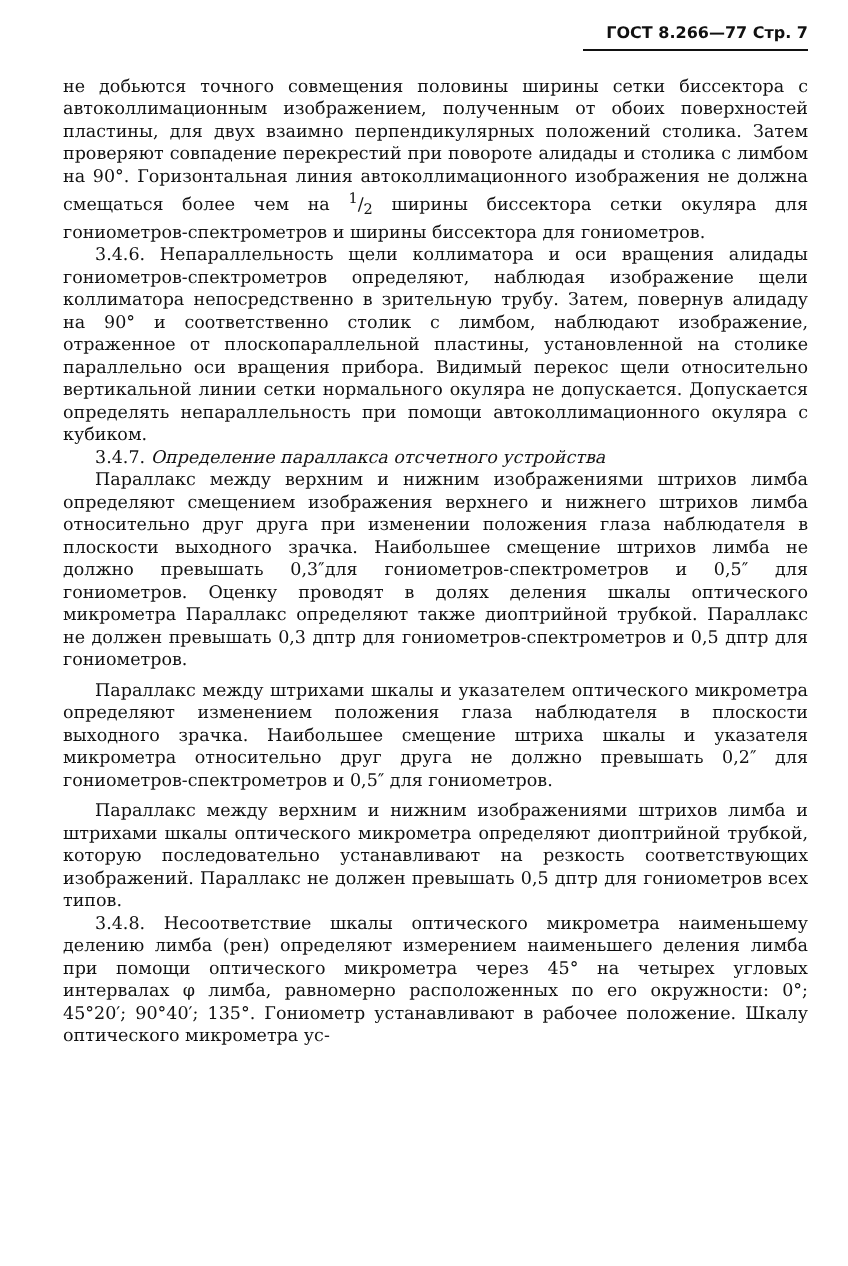ГОСТ 8.266—77 Стр. 7
не добьются точного совмещения половины ширины сетки биссектора с автоколлимационным изображением, полученным от обоих поверхностей пластины, для двух взаимно перпендикулярных положений столика. Затем проверяют совпадение перекрестий при повороте алидады и столика с лимбом на 90°. Горизонтальная линия автоколлимационного изображения не должна смещаться более чем на 1/2 ширины биссектора сетки окуляра для гониометров-спектрометров и ширины биссектора для гониометров.
3.4.6. Непараллельность щели коллиматора и оси вращения алидады гониометров-спектрометров определяют, наблюдая изображение щели коллиматора непосредственно в зрительную трубу. Затем, повернув алидаду на 90° и соответственно столик с лимбом, наблюдают изображение, отраженное от плоскопараллельной пластины, установленной на столике параллельно оси вращения прибора. Видимый перекос щели относительно вертикальной линии сетки нормального окуляра не допускается. Допускается определять непараллельность при помощи автоколлимационного окуляра с кубиком.
3.4.7. Определение параллакса отсчетного устройства
Параллакс между верхним и нижним изображениями штрихов лимба определяют смещением изображения верхнего и нижнего штрихов лимба относительно друг друга при изменении положения глаза наблюдателя в плоскости выходного зрачка. Наибольшее смещение штрихов лимба не должно превышать 0,3″для гониометров-спектрометров и 0,5″ для гониометров. Оценку проводят в долях деления шкалы оптического микрометра Параллакс определяют также диоптрийной трубкой. Параллакс не должен превышать 0,3 дптр для гониометров-спектрометров и 0,5 дптр для гониометров.
Параллакс между штрихами шкалы и указателем оптического микрометра определяют изменением положения глаза наблюдателя в плоскости выходного зрачка. Наибольшее смещение штриха шкалы и указателя микрометра относительно друг друга не должно превышать 0,2″ для гониометров-спектрометров и 0,5″ для гониометров.
Параллакс между верхним и нижним изображениями штрихов лимба и штрихами шкалы оптического микрометра определяют диоптрийной трубкой, которую последовательно устанавливают на резкость соответствующих изображений. Параллакс не должен превышать 0,5 дптр для гониометров всех типов.
3.4.8. Несоответствие шкалы оптического микрометра наименьшему делению лимба (рен) определяют измерением наименьшего деления лимба при помощи оптического микрометра через 45° на четырех угловых интервалах φ лимба, равномерно расположенных по его окружности: 0°; 45°20′; 90°40′; 135°. Гониометр устанавливают в рабочее положение. Шкалу оптического микрометра ус-